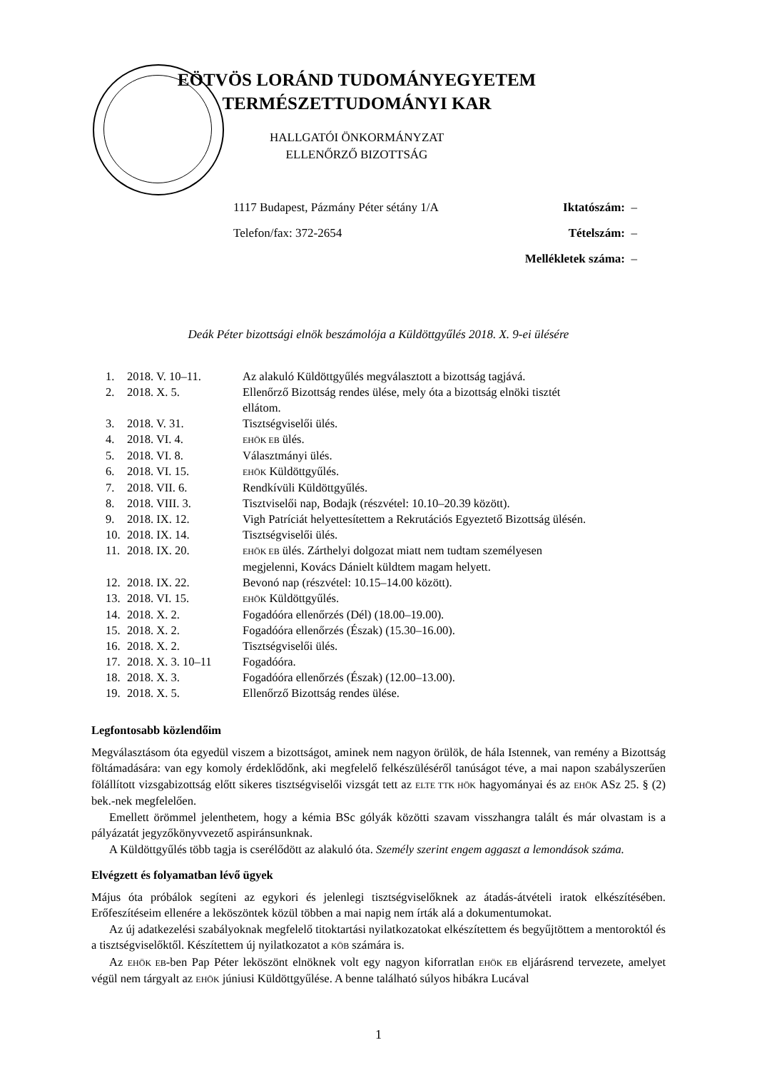EÖTVÖS LORÁND TUDOMÁNYEGYETEM
TERMÉSZETTUDOMÁNYI KAR
HALLGATÓI ÖNKORMÁNYZAT
ELLENŐRZŐ BIZOTTSÁG
| 1117 Budapest, Pázmány Péter sétány 1/A | Iktatószám: – |
| Telefon/fax: 372-2654 | Tételszám: – |
| | Mellékletek száma: – |
Deák Péter bizottsági elnök beszámolója a Küldöttgyűlés 2018. X. 9-ei ülésére
| 1. | 2018. V. 10–11. | Az alakuló Küldöttgyűlés megválasztott a bizottság tagjává. |
| 2. | 2018. X. 5. | Ellenőrző Bizottság rendes ülése, mely óta a bizottság elnöki tisztét ellátom. |
| 3. | 2018. V. 31. | Tisztségviselői ülés. |
| 4. | 2018. VI. 4. | EHÖK EB ülés. |
| 5. | 2018. VI. 8. | Választmányi ülés. |
| 6. | 2018. VI. 15. | EHÖK Küldöttgyűlés. |
| 7. | 2018. VII. 6. | Rendkívüli Küldöttgyűlés. |
| 8. | 2018. VIII. 3. | Tisztviselői nap, Bodajk (részvétel: 10.10–20.39 között). |
| 9. | 2018. IX. 12. | Vigh Patríciát helyettesítettem a Rekrutációs Egyeztető Bizottság ülésén. |
| 10. | 2018. IX. 14. | Tisztségviselői ülés. |
| 11. | 2018. IX. 20. | EHÖK EB ülés. Zárthelyi dolgozat miatt nem tudtam személyesen megjelenni, Kovács Dánielt küldtem magam helyett. |
| 12. | 2018. IX. 22. | Bevonó nap (részvétel: 10.15–14.00 között). |
| 13. | 2018. VI. 15. | EHÖK Küldöttgyűlés. |
| 14. | 2018. X. 2. | Fogadóóra ellenőrzés (Dél) (18.00–19.00). |
| 15. | 2018. X. 2. | Fogadóóra ellenőrzés (Észak) (15.30–16.00). |
| 16. | 2018. X. 2. | Tisztségviselői ülés. |
| 17. | 2018. X. 3. 10–11 | Fogadóóra. |
| 18. | 2018. X. 3. | Fogadóóra ellenőrzés (Észak) (12.00–13.00). |
| 19. | 2018. X. 5. | Ellenőrző Bizottság rendes ülése. |
Legfontosabb közlendőim
Megválasztásom óta egyedül viszem a bizottságot, aminek nem nagyon örülök, de hála Istennek, van remény a Bizottság föltámadására: van egy komoly érdeklődőnk, aki megfelelő felkészüléséről tanúságot téve, a mai napon szabályszerűen fölállított vizsgabizottság előtt sikeres tisztségviselői vizsgát tett az ELTE TTK HÖK hagyományai és az EHÖK ASz 25. § (2) bek.-nek megfelelően.
Emellett örömmel jelenthetem, hogy a kémia BSc gólyák közötti szavam visszhangra talált és már olvastam is a pályázatát jegyzőkönyvvezető aspiránsunknak.
A Küldöttgyűlés több tagja is cserélődött az alakuló óta. Személy szerint engem aggaszt a lemondások száma.
Elvégzett és folyamatban lévő ügyek
Május óta próbálok segíteni az egykori és jelenlegi tisztségviselőknek az átadás-átvételi iratok elkészítésében. Erőfeszítéseim ellenére a leköszöntek közül többen a mai napig nem írták alá a dokumentumokat.
Az új adatkezelési szabályoknak megfelelő titoktartási nyilatkozatokat elkészítettem és begyűjtöttem a mentoroktól és a tisztségviselőktől. Készítettem új nyilatkozatot a KÖB számára is.
Az EHÖK EB-ben Pap Péter leköszönt elnöknek volt egy nagyon kiforratlan EHÖK EB eljárásrend tervezete, amelyet végül nem tárgyalt az EHÖK júniusi Küldöttgyűlése. A benne található súlyos hibákra Lucával
1